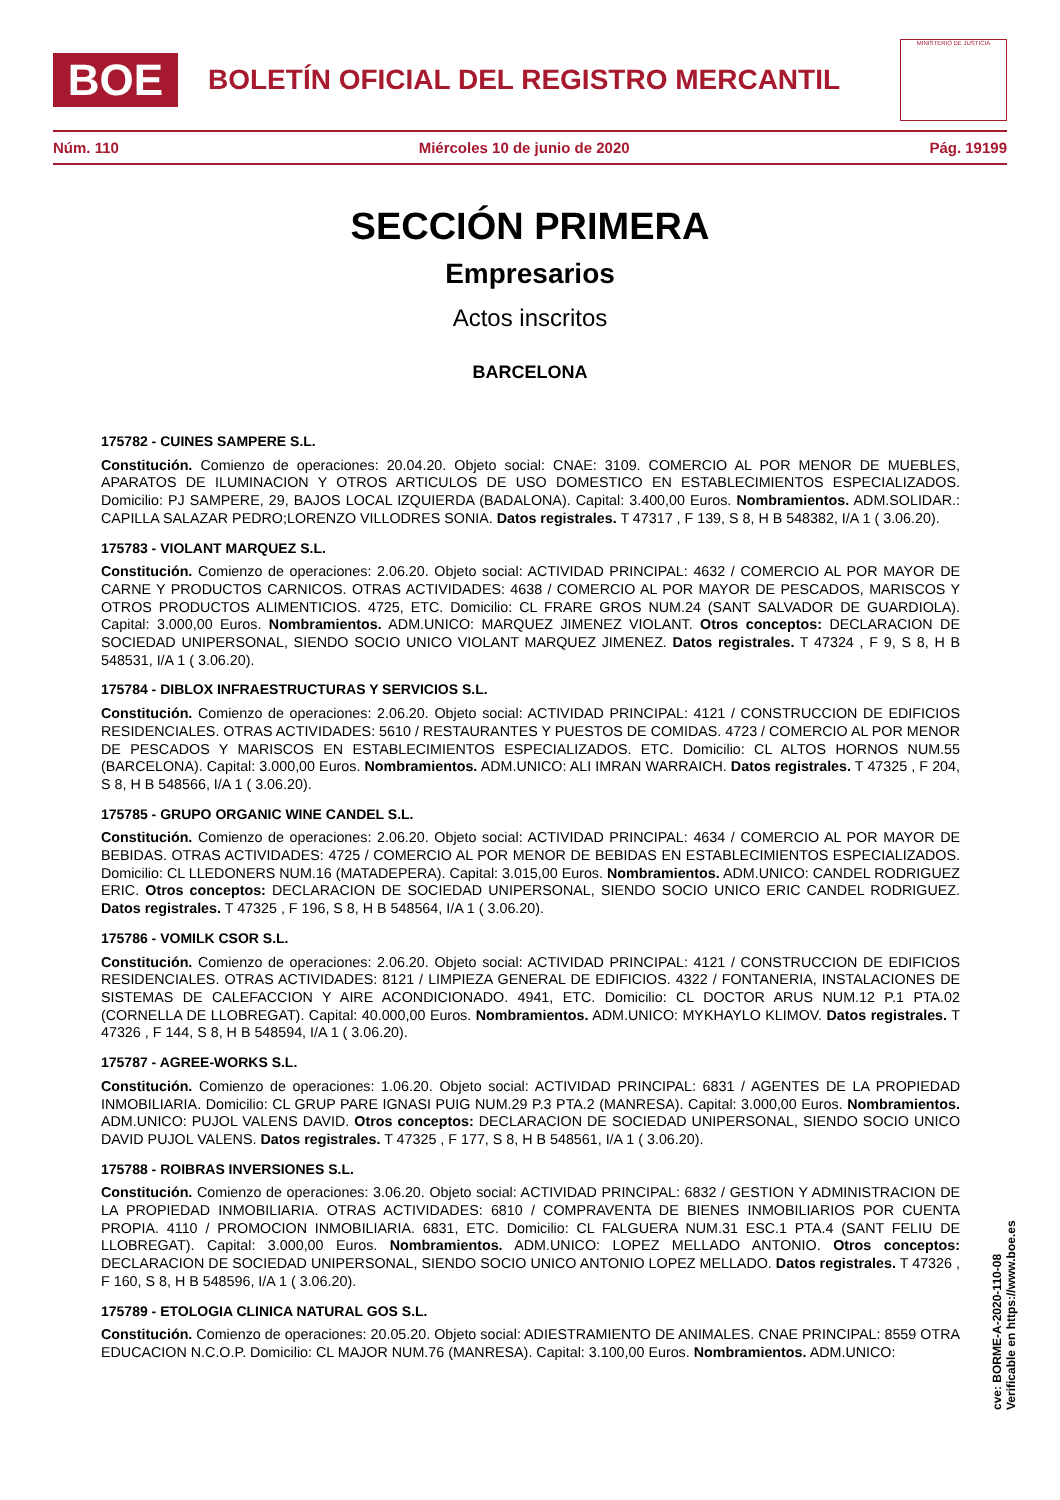BOE
BOLETÍN OFICIAL DEL REGISTRO MERCANTIL
MINISTERIO DE JUSTICIA
Núm. 110 Miércoles 10 de junio de 2020 Pág. 19199
SECCIÓN PRIMERA
Empresarios
Actos inscritos
BARCELONA
175782 - CUINES SAMPERE S.L.
Constitución. Comienzo de operaciones: 20.04.20. Objeto social: CNAE: 3109. COMERCIO AL POR MENOR DE MUEBLES, APARATOS DE ILUMINACION Y OTROS ARTICULOS DE USO DOMESTICO EN ESTABLECIMIENTOS ESPECIALIZADOS. Domicilio: PJ SAMPERE, 29, BAJOS LOCAL IZQUIERDA (BADALONA). Capital: 3.400,00 Euros. Nombramientos. ADM.SOLIDAR.: CAPILLA SALAZAR PEDRO;LORENZO VILLODRES SONIA. Datos registrales. T 47317 , F 139, S 8, H B 548382, I/A 1 ( 3.06.20).
175783 - VIOLANT MARQUEZ S.L.
Constitución. Comienzo de operaciones: 2.06.20. Objeto social: ACTIVIDAD PRINCIPAL: 4632 / COMERCIO AL POR MAYOR DE CARNE Y PRODUCTOS CARNICOS. OTRAS ACTIVIDADES: 4638 / COMERCIO AL POR MAYOR DE PESCADOS, MARISCOS Y OTROS PRODUCTOS ALIMENTICIOS. 4725, ETC. Domicilio: CL FRARE GROS NUM.24 (SANT SALVADOR DE GUARDIOLA). Capital: 3.000,00 Euros. Nombramientos. ADM.UNICO: MARQUEZ JIMENEZ VIOLANT. Otros conceptos: DECLARACION DE SOCIEDAD UNIPERSONAL, SIENDO SOCIO UNICO VIOLANT MARQUEZ JIMENEZ. Datos registrales. T 47324 , F 9, S 8, H B 548531, I/A 1 ( 3.06.20).
175784 - DIBLOX INFRAESTRUCTURAS Y SERVICIOS S.L.
Constitución. Comienzo de operaciones: 2.06.20. Objeto social: ACTIVIDAD PRINCIPAL: 4121 / CONSTRUCCION DE EDIFICIOS RESIDENCIALES. OTRAS ACTIVIDADES: 5610 / RESTAURANTES Y PUESTOS DE COMIDAS. 4723 / COMERCIO AL POR MENOR DE PESCADOS Y MARISCOS EN ESTABLECIMIENTOS ESPECIALIZADOS. ETC. Domicilio: CL ALTOS HORNOS NUM.55 (BARCELONA). Capital: 3.000,00 Euros. Nombramientos. ADM.UNICO: ALI IMRAN WARRAICH. Datos registrales. T 47325 , F 204, S 8, H B 548566, I/A 1 ( 3.06.20).
175785 - GRUPO ORGANIC WINE CANDEL S.L.
Constitución. Comienzo de operaciones: 2.06.20. Objeto social: ACTIVIDAD PRINCIPAL: 4634 / COMERCIO AL POR MAYOR DE BEBIDAS. OTRAS ACTIVIDADES: 4725 / COMERCIO AL POR MENOR DE BEBIDAS EN ESTABLECIMIENTOS ESPECIALIZADOS. Domicilio: CL LLEDONERS NUM.16 (MATADEPERA). Capital: 3.015,00 Euros. Nombramientos. ADM.UNICO: CANDEL RODRIGUEZ ERIC. Otros conceptos: DECLARACION DE SOCIEDAD UNIPERSONAL, SIENDO SOCIO UNICO ERIC CANDEL RODRIGUEZ. Datos registrales. T 47325 , F 196, S 8, H B 548564, I/A 1 ( 3.06.20).
175786 - VOMILK CSOR S.L.
Constitución. Comienzo de operaciones: 2.06.20. Objeto social: ACTIVIDAD PRINCIPAL: 4121 / CONSTRUCCION DE EDIFICIOS RESIDENCIALES. OTRAS ACTIVIDADES: 8121 / LIMPIEZA GENERAL DE EDIFICIOS. 4322 / FONTANERIA, INSTALACIONES DE SISTEMAS DE CALEFACCION Y AIRE ACONDICIONADO. 4941, ETC. Domicilio: CL DOCTOR ARUS NUM.12 P.1 PTA.02 (CORNELLA DE LLOBREGAT). Capital: 40.000,00 Euros. Nombramientos. ADM.UNICO: MYKHAYLO KLIMOV. Datos registrales. T 47326 , F 144, S 8, H B 548594, I/A 1 ( 3.06.20).
175787 - AGREE-WORKS S.L.
Constitución. Comienzo de operaciones: 1.06.20. Objeto social: ACTIVIDAD PRINCIPAL: 6831 / AGENTES DE LA PROPIEDAD INMOBILIARIA. Domicilio: CL GRUP PARE IGNASI PUIG NUM.29 P.3 PTA.2 (MANRESA). Capital: 3.000,00 Euros. Nombramientos. ADM.UNICO: PUJOL VALENS DAVID. Otros conceptos: DECLARACION DE SOCIEDAD UNIPERSONAL, SIENDO SOCIO UNICO DAVID PUJOL VALENS. Datos registrales. T 47325 , F 177, S 8, H B 548561, I/A 1 ( 3.06.20).
175788 - ROIBRAS INVERSIONES S.L.
Constitución. Comienzo de operaciones: 3.06.20. Objeto social: ACTIVIDAD PRINCIPAL: 6832 / GESTION Y ADMINISTRACION DE LA PROPIEDAD INMOBILIARIA. OTRAS ACTIVIDADES: 6810 / COMPRAVENTA DE BIENES INMOBILIARIOS POR CUENTA PROPIA. 4110 / PROMOCION INMOBILIARIA. 6831, ETC. Domicilio: CL FALGUERA NUM.31 ESC.1 PTA.4 (SANT FELIU DE LLOBREGAT). Capital: 3.000,00 Euros. Nombramientos. ADM.UNICO: LOPEZ MELLADO ANTONIO. Otros conceptos: DECLARACION DE SOCIEDAD UNIPERSONAL, SIENDO SOCIO UNICO ANTONIO LOPEZ MELLADO. Datos registrales. T 47326 , F 160, S 8, H B 548596, I/A 1 ( 3.06.20).
175789 - ETOLOGIA CLINICA NATURAL GOS S.L.
Constitución. Comienzo de operaciones: 20.05.20. Objeto social: ADIESTRAMIENTO DE ANIMALES. CNAE PRINCIPAL: 8559 OTRA EDUCACION N.C.O.P. Domicilio: CL MAJOR NUM.76 (MANRESA). Capital: 3.100,00 Euros. Nombramientos. ADM.UNICO:
cve: BORME-A-2020-110-08
Verificable en https://www.boe.es